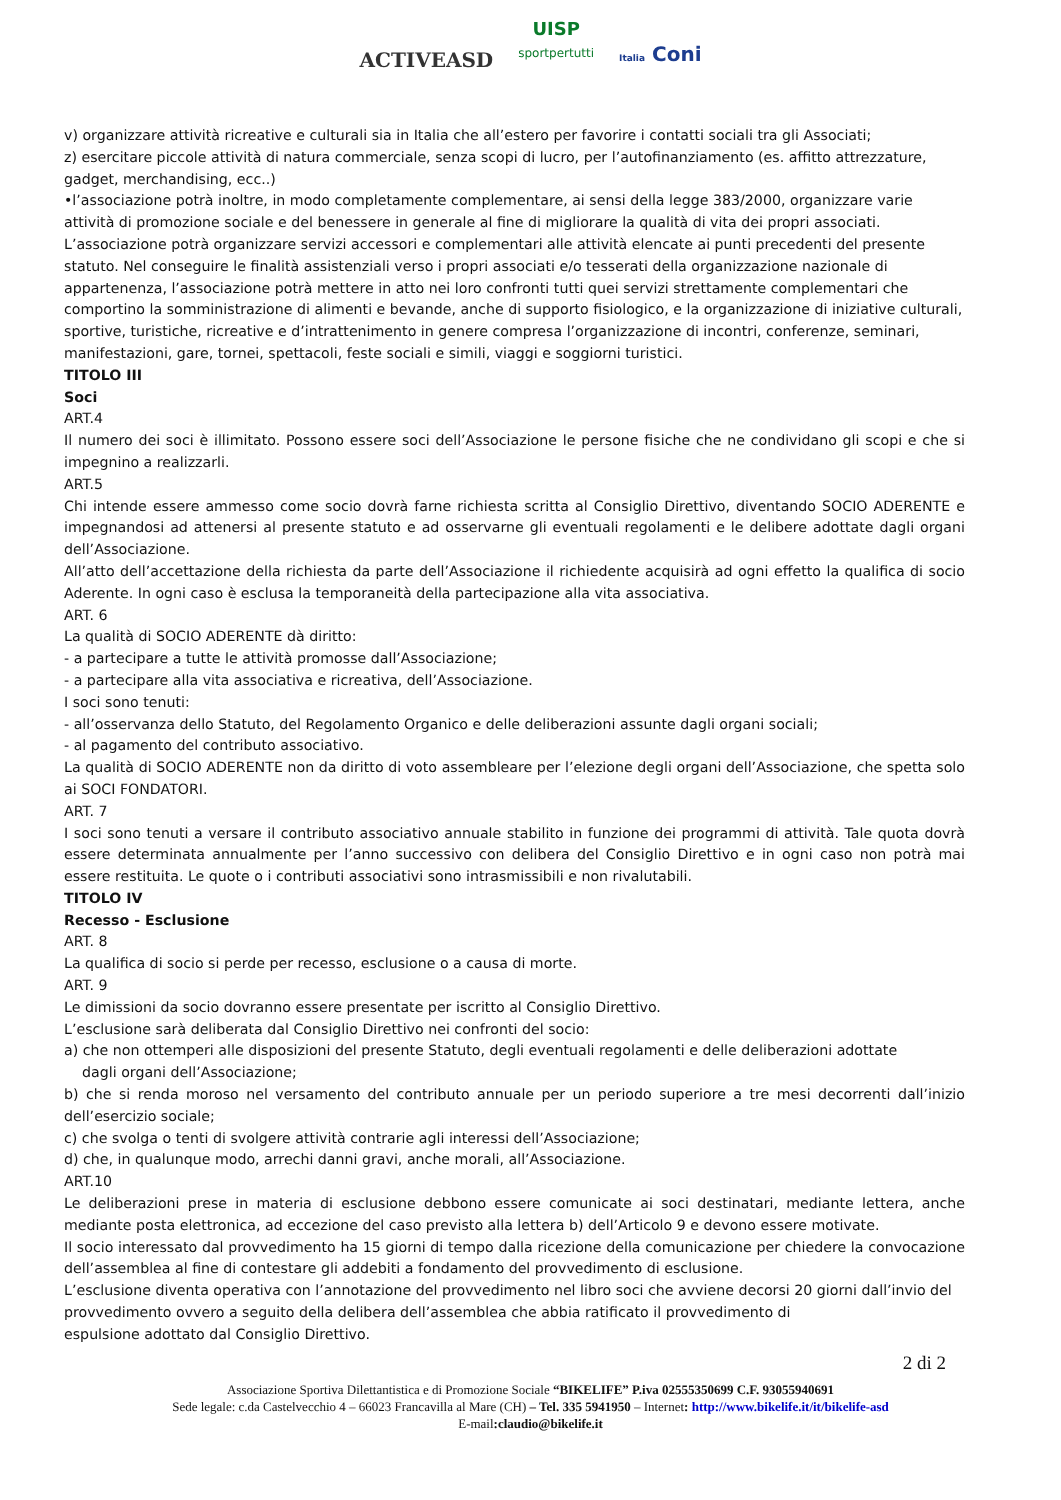ACTIVEASD
UISP
sportpertutti
Italia Coni
v) organizzare attività ricreative e culturali sia in Italia che all’estero per favorire i contatti sociali tra gli Associati;
z) esercitare piccole attività di natura commerciale, senza scopi di lucro, per l’autofinanziamento (es. affitto attrezzature, gadget, merchandising, ecc..)
•l’associazione potrà inoltre, in modo completamente complementare, ai sensi della legge 383/2000, organizzare varie attività di promozione sociale e del benessere in generale al fine di migliorare la qualità di vita dei propri associati.
L’associazione potrà organizzare servizi accessori e complementari alle attività elencate ai punti precedenti del presente statuto. Nel conseguire le finalità assistenziali verso i propri associati e/o tesserati della organizzazione nazionale di appartenenza, l’associazione potrà mettere in atto nei loro confronti tutti quei servizi strettamente complementari che comportino la somministrazione di alimenti e bevande, anche di supporto fisiologico, e la organizzazione di iniziative culturali, sportive, turistiche, ricreative e d’intrattenimento in genere compresa l’organizzazione di incontri, conferenze, seminari, manifestazioni, gare, tornei, spettacoli, feste sociali e simili, viaggi e soggiorni turistici.
TITOLO III
Soci
ART.4
Il numero dei soci è illimitato. Possono essere soci dell’Associazione le persone fisiche che ne condividano gli scopi e che si impegnino a realizzarli.
ART.5
Chi intende essere ammesso come socio dovrà farne richiesta scritta al Consiglio Direttivo, diventando SOCIO ADERENTE e impegnandosi ad attenersi al presente statuto e ad osservarne gli eventuali regolamenti e le delibere adottate dagli organi dell’Associazione.
All’atto dell’accettazione della richiesta da parte dell’Associazione il richiedente acquisirà ad ogni effetto la qualifica di socio Aderente. In ogni caso è esclusa la temporaneità della partecipazione alla vita associativa.
ART. 6
La qualità di SOCIO ADERENTE dà diritto:
- a partecipare a tutte le attività promosse dall’Associazione;
- a partecipare alla vita associativa e ricreativa, dell’Associazione.
I soci sono tenuti:
- all’osservanza dello Statuto, del Regolamento Organico e delle deliberazioni assunte dagli organi sociali;
- al pagamento del contributo associativo.
La qualità di SOCIO ADERENTE non da diritto di voto assembleare per l’elezione degli organi dell’Associazione, che spetta solo ai SOCI FONDATORI.
ART. 7
I soci sono tenuti a versare il contributo associativo annuale stabilito in funzione dei programmi di attività. Tale quota dovrà essere determinata annualmente per l’anno successivo con delibera del Consiglio Direttivo e in ogni caso non potrà mai essere restituita. Le quote o i contributi associativi sono intrasmissibili e non rivalutabili.
TITOLO IV
Recesso - Esclusione
ART. 8
La qualifica di socio si perde per recesso, esclusione o a causa di morte.
ART. 9
Le dimissioni da socio dovranno essere presentate per iscritto al Consiglio Direttivo.
L’esclusione sarà deliberata dal Consiglio Direttivo nei confronti del socio:
a) che non ottemperi alle disposizioni del presente Statuto, degli eventuali regolamenti e delle deliberazioni adottate
dagli organi dell’Associazione;
b) che si renda moroso nel versamento del contributo annuale per un periodo superiore a tre mesi decorrenti dall’inizio dell’esercizio sociale;
c) che svolga o tenti di svolgere attività contrarie agli interessi dell’Associazione;
d) che, in qualunque modo, arrechi danni gravi, anche morali, all’Associazione.
ART.10
Le deliberazioni prese in materia di esclusione debbono essere comunicate ai soci destinatari, mediante lettera, anche mediante posta elettronica, ad eccezione del caso previsto alla lettera b) dell’Articolo 9 e devono essere motivate.
Il socio interessato dal provvedimento ha 15 giorni di tempo dalla ricezione della comunicazione per chiedere la convocazione dell’assemblea al fine di contestare gli addebiti a fondamento del provvedimento di esclusione.
L’esclusione diventa operativa con l’annotazione del provvedimento nel libro soci che avviene decorsi 20 giorni dall’invio del provvedimento ovvero a seguito della delibera dell’assemblea che abbia ratificato il provvedimento di
espulsione adottato dal Consiglio Direttivo.
2 di 2
Associazione Sportiva Dilettantistica e di Promozione Sociale “BIKELIFE” P.iva 02555350699 C.F. 93055940691
Sede legale: c.da Castelvecchio 4 – 66023 Francavilla al Mare (CH) – Tel. 335 5941950 – Internet: http://www.bikelife.it/it/bikelife-asd
E-mail:claudio@bikelife.it